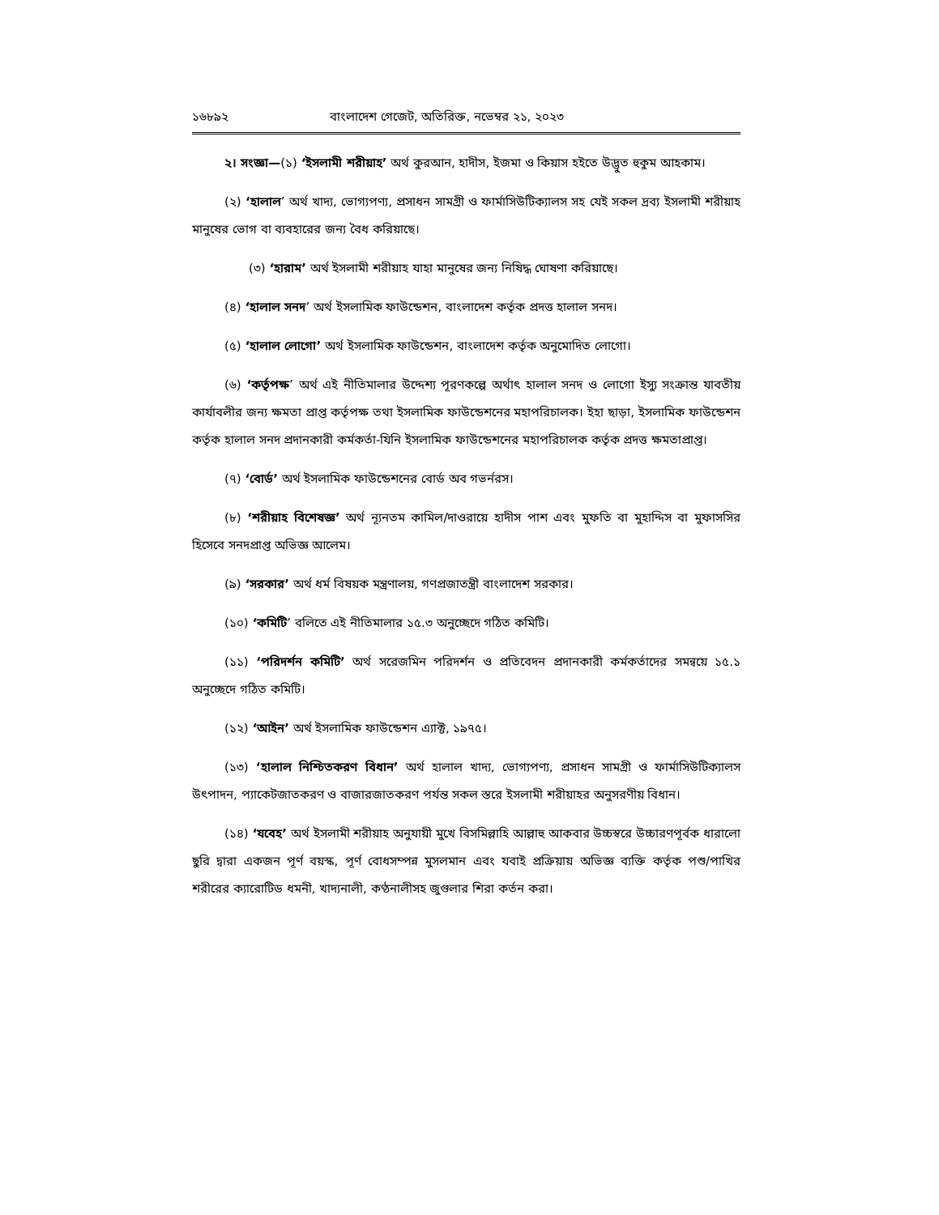১৬৮৯২ বাংলাদেশ গেজেট, অতিরিক্ত, নভেম্বর ২১, ২০২৩
২। সংজ্ঞা—(১) ‘ইসলামী শরীয়াহ’ অর্থ কুরআন, হাদীস, ইজমা ও কিয়াস হইতে উদ্ভুত হুকুম আহকাম।
(২) ‘হালাল’ অর্থ খাদ্য, ভোগ্যপণ্য, প্রসাধন সামগ্রী ও ফার্মাসিউটিক্যালস সহ যেই সকল দ্রব্য ইসলামী শরীয়াহ মানুষের ভোগ বা ব্যবহারের জন্য বৈধ করিয়াছে।
(৩) ‘হারাম’ অর্থ ইসলামী শরীয়াহ যাহা মানুষের জন্য নিষিদ্ধ ঘোষণা করিয়াছে।
(৪) ‘হালাল সনদ’ অর্থ ইসলামিক ফাউন্ডেশন, বাংলাদেশ কর্তৃক প্রদত্ত হালাল সনদ।
(৫) ‘হালাল লোগো’ অর্থ ইসলামিক ফাউন্ডেশন, বাংলাদেশ কর্তৃক অনুমোদিত লোগো।
(৬) ‘কর্তৃপক্ষ’ অর্থ এই নীতিমালার উদ্দেশ্য পূরণকল্পে অর্থাৎ হালাল সনদ ও লোগো ইস্যু সংক্রান্ত যাবতীয় কার্যাবলীর জন্য ক্ষমতা প্রাপ্ত কর্তৃপক্ষ তথা ইসলামিক ফাউন্ডেশনের মহাপরিচালক। ইহা ছাড়া, ইসলামিক ফাউন্ডেশন কর্তৃক হালাল সনদ প্রদানকারী কর্মকর্তা-যিনি ইসলামিক ফাউন্ডেশনের মহাপরিচালক কর্তৃক প্রদত্ত ক্ষমতাপ্রাপ্ত।
(৭) ‘বোর্ড’ অর্থ ইসলামিক ফাউন্ডেশনের বোর্ড অব গভর্নরস।
(৮) ‘শরীয়াহ বিশেষজ্ঞ’ অর্থ ন্যূনতম কামিল/দাওরায়ে হাদীস পাশ এবং মুফতি বা মুহাদ্দিস বা মুফাসসির হিসেবে সনদপ্রাপ্ত অভিজ্ঞ আলেম।
(৯) ‘সরকার’ অর্থ ধর্ম বিষয়ক মন্ত্রণালয়, গণপ্রজাতন্ত্রী বাংলাদেশ সরকার।
(১০) ‘কমিটি’ বলিতে এই নীতিমালার ১৫.৩ অনুচ্ছেদে গঠিত কমিটি।
(১১) ‘পরিদর্শন কমিটি’ অর্থ সরেজমিন পরিদর্শন ও প্রতিবেদন প্রদানকারী কর্মকর্তাদের সমন্বয়ে ১৫.১ অনুচ্ছেদে গঠিত কমিটি।
(১২) ‘আইন’ অর্থ ইসলামিক ফাউন্ডেশন এ্যাক্ট, ১৯৭৫।
(১৩) ‘হালাল নিশ্চিতকরণ বিধান’ অর্থ হালাল খাদ্য, ভোগ্যপণ্য, প্রসাধন সামগ্রী ও ফার্মাসিউটিক্যালস উৎপাদন, প্যাকেটজাতকরণ ও বাজারজাতকরণ পর্যন্ত সকল স্তরে ইসলামী শরীয়াহর অনুসরণীয় বিধান।
(১৪) ‘যবেহ’ অর্থ ইসলামী শরীয়াহ অনুযায়ী মুখে বিসমিল্লাহি আল্লাহু আকবার উচ্চস্বরে উচ্চারণপূর্বক ধারালো ছুরি দ্বারা একজন পূর্ণ বয়স্ক, পূর্ণ বোধসম্পন্ন মুসলমান এবং যবাই প্রক্রিয়ায় অভিজ্ঞ ব্যক্তি কর্তৃক পশু/পাখির শরীরের ক্যারোটিড ধমনী, খাদ্যনালী, কণ্ঠনালীসহ জুগুলার শিরা কর্তন করা।